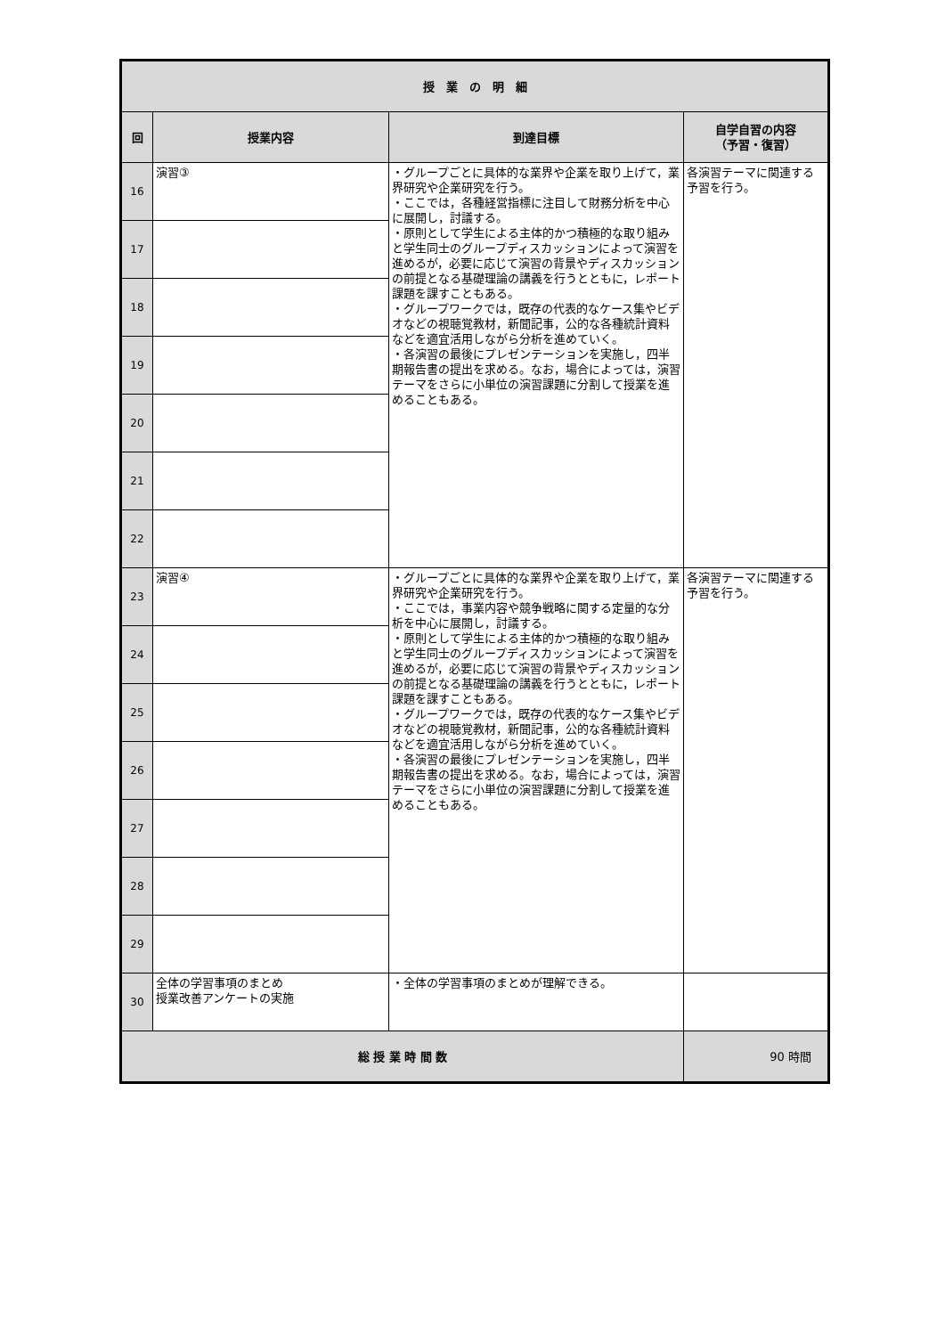| 授 業 の 明 細 | | | |
| --- | --- | --- | --- |
| 回 | 授業内容 | 到達目標 | 自学自習の内容 （予習・復習） |
| 16 | 演習③ | ・グループごとに具体的な業界や企業を取り上げて，業界研究や企業研究を行う。 ・ここでは，各種経営指標に注目して財務分析を中心に展開し，討議する。 ・原則として学生による主体的かつ積極的な取り組みと学生同士のグループディスカッションによって演習を進めるが，必要に応じて演習の背景やディスカッションの前提となる基礎理論の講義を行うとともに，レポート課題を課すこともある。 ・グループワークでは，既存の代表的なケース集やビデオなどの視聴覚教材，新聞記事，公的な各種統計資料などを適宜活用しながら分析を進めていく。 ・各演習の最後にプレゼンテーションを実施し，四半期報告書の提出を求める。なお，場合によっては，演習テーマをさらに小単位の演習課題に分割して授業を進めることもある。 | 各演習テーマに関連する予習を行う。 |
| 17 | | | |
| 18 | | | |
| 19 | | | |
| 20 | | | |
| 21 | | | |
| 22 | | | |
| 23 | 演習④ | ・グループごとに具体的な業界や企業を取り上げて，業界研究や企業研究を行う。 ・ここでは，事業内容や競争戦略に関する定量的な分析を中心に展開し，討議する。 ・原則として学生による主体的かつ積極的な取り組みと学生同士のグループディスカッションによって演習を進めるが，必要に応じて演習の背景やディスカッションの前提となる基礎理論の講義を行うとともに，レポート課題を課すこともある。 ・グループワークでは，既存の代表的なケース集やビデオなどの視聴覚教材，新聞記事，公的な各種統計資料などを適宜活用しながら分析を進めていく。 ・各演習の最後にプレゼンテーションを実施し，四半期報告書の提出を求める。なお，場合によっては，演習テーマをさらに小単位の演習課題に分割して授業を進めることもある。 | 各演習テーマに関連する予習を行う。 |
| 24 | | | |
| 25 | | | |
| 26 | | | |
| 27 | | | |
| 28 | | | |
| 29 | | | |
| 30 | 全体の学習事項のまとめ 授業改善アンケートの実施 | ・全体の学習事項のまとめが理解できる。 | |
| 総 授 業 時 間 数 | | | 90 時間 |